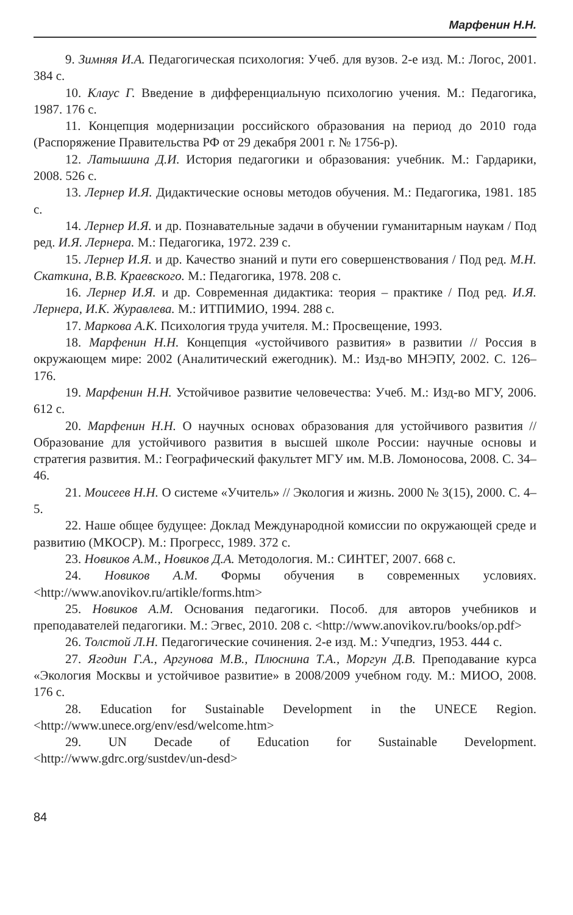Марфенин Н.Н.
9. Зимняя И.А. Педагогическая психология: Учеб. для вузов. 2-е изд. М.: Логос, 2001. 384 с.
10. Клаус Г. Введение в дифференциальную психологию учения. М.: Педагогика, 1987. 176 с.
11. Концепция модернизации российского образования на период до 2010 года (Распоряжение Правительства РФ от 29 декабря 2001 г. № 1756-р).
12. Латышина Д.И. История педагогики и образования: учебник. М.: Гардарики, 2008. 526 с.
13. Лернер И.Я. Дидактические основы методов обучения. М.: Педагогика, 1981. 185 с.
14. Лернер И.Я. и др. Познавательные задачи в обучении гуманитарным наукам / Под ред. И.Я. Лернера. М.: Педагогика, 1972. 239 с.
15. Лернер И.Я. и др. Качество знаний и пути его совершенствования / Под ред. М.Н. Скаткина, В.В. Краевского. М.: Педагогика, 1978. 208 с.
16. Лернер И.Я. и др. Современная дидактика: теория – практике / Под ред. И.Я. Лернера, И.К. Журавлева. М.: ИТПИМИО, 1994. 288 с.
17. Маркова А.К. Психология труда учителя. М.: Просвещение, 1993.
18. Марфенин Н.Н. Концепция «устойчивого развития» в развитии // Россия в окружающем мире: 2002 (Аналитический ежегодник). М.: Изд-во МНЭПУ, 2002. С. 126–176.
19. Марфенин Н.Н. Устойчивое развитие человечества: Учеб. М.: Изд-во МГУ, 2006. 612 с.
20. Марфенин Н.Н. О научных основах образования для устойчивого развития // Образование для устойчивого развития в высшей школе России: научные основы и стратегия развития. М.: Географический факультет МГУ им. М.В. Ломоносова, 2008. С. 34–46.
21. Моисеев Н.Н. О системе «Учитель» // Экология и жизнь. 2000 № 3(15), 2000. С. 4–5.
22. Наше общее будущее: Доклад Международной комиссии по окружающей среде и развитию (МКОСР). М.: Прогресс, 1989. 372 с.
23. Новиков А.М., Новиков Д.А. Методология. М.: СИНТЕГ, 2007. 668 с.
24. Новиков А.М. Формы обучения в современных условиях. <http://www.anovikov.ru/artikle/forms.htm>
25. Новиков А.М. Основания педагогики. Пособ. для авторов учебников и преподавателей педагогики. М.: Эгвес, 2010. 208 с. <http://www.anovikov.ru/books/op.pdf>
26. Толстой Л.Н. Педагогические сочинения. 2-е изд. М.: Учпедгиз, 1953. 444 с.
27. Ягодин Г.А., Аргунова М.В., Плюснина Т.А., Моргун Д.В. Преподавание курса «Экология Москвы и устойчивое развитие» в 2008/2009 учебном году. М.: МИОО, 2008. 176 с.
28. Education for Sustainable Development in the UNECE Region. <http://www.unece.org/env/esd/welcome.htm>
29. UN Decade of Education for Sustainable Development. <http://www.gdrc.org/sustdev/un-desd>
84